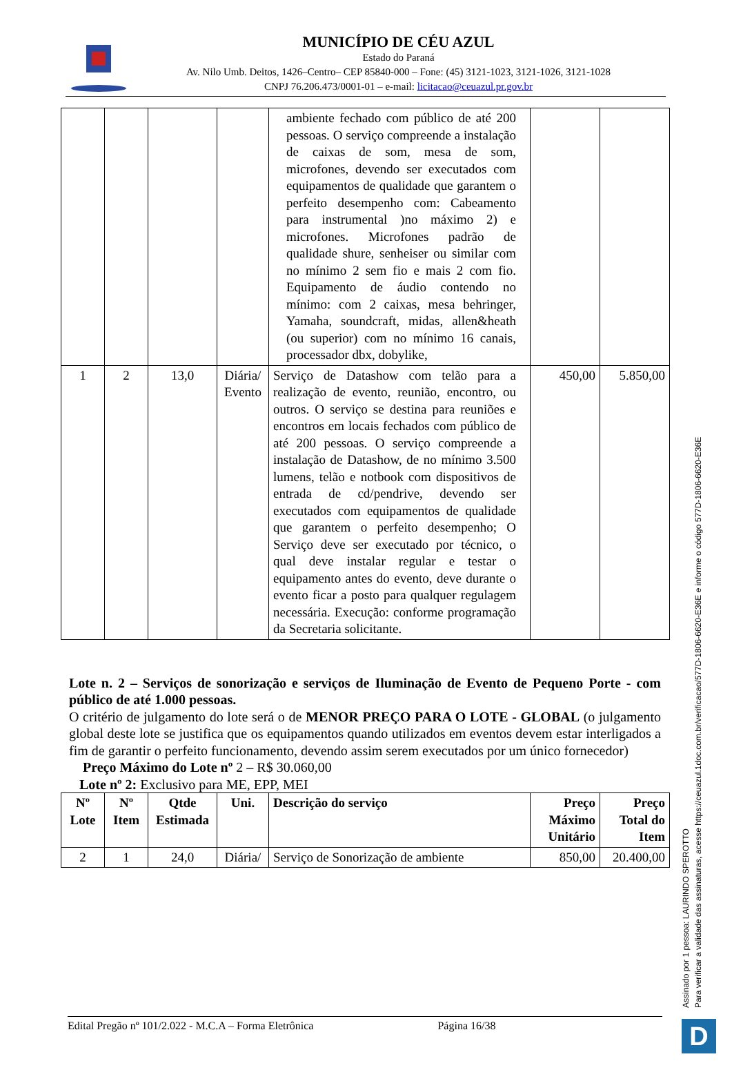MUNICÍPIO DE CÉU AZUL
Estado do Paraná
Av. Nilo Umb. Deitos, 1426–Centro– CEP 85840-000 – Fone: (45) 3121-1023, 3121-1026, 3121-1028
CNPJ 76.206.473/0001-01 – e-mail: licitacao@ceuazul.pr.gov.br
| | | | | ambiente fechado com público de até 200 pessoas. O serviço compreende a instalação de caixas de som, mesa de som, microfones, devendo ser executados com equipamentos de qualidade que garantem o perfeito desempenho com: Cabeamento para instrumental )no máximo 2) e microfones. Microfones padrão de qualidade shure, senheiser ou similar com no mínimo 2 sem fio e mais 2 com fio. Equipamento de áudio contendo no mínimo: com 2 caixas, mesa behringer, Yamaha, soundcraft, midas, allen&heath (ou superior) com no mínimo 16 canais, processador dbx, dobylike, | | |
| 1 | 2 | 13,0 | Diária/ Evento | Serviço de Datashow com telão para a realização de evento, reunião, encontro, ou outros. O serviço se destina para reuniões e encontros em locais fechados com público de até 200 pessoas. O serviço compreende a instalação de Datashow, de no mínimo 3.500 lumens, telão e notbook com dispositivos de entrada de cd/pendrive, devendo ser executados com equipamentos de qualidade que garantem o perfeito desempenho; O Serviço deve ser executado por técnico, o qual deve instalar regular e testar o equipamento antes do evento, deve durante o evento ficar a posto para qualquer regulagem necessária. Execução: conforme programação da Secretaria solicitante. | 450,00 | 5.850,00 |
Lote n. 2 – Serviços de sonorização e serviços de Iluminação de Evento de Pequeno Porte - com público de até 1.000 pessoas.
O critério de julgamento do lote será o de MENOR PREÇO PARA O LOTE - GLOBAL (o julgamento global deste lote se justifica que os equipamentos quando utilizados em eventos devem estar interligados a fim de garantir o perfeito funcionamento, devendo assim serem executados por um único fornecedor)
Preço Máximo do Lote nº 2 – R$ 30.060,00
Lote nº 2: Exclusivo para ME, EPP, MEI
| Nº Lote | Nº Item | Qtde Estimada | Uni. | Descrição do serviço | Preço Máximo Unitário | Preço Total do Item |
| --- | --- | --- | --- | --- | --- | --- |
| 2 | 1 | 24,0 | Diária/ | Serviço de Sonorização de ambiente | 850,00 | 20.400,00 |
Edital Pregão nº 101/2.022 - M.C.A – Forma Eletrônica Página 16/38
Assinado por 1 pessoa: LAURINDO SPEROTTO
Para verificar a validade das assinaturas, acesse https://ceuazul.1doc.com.br/verificacao/577D-1806-6620-E36E e informe o código 577D-1806-6620-E36E
D